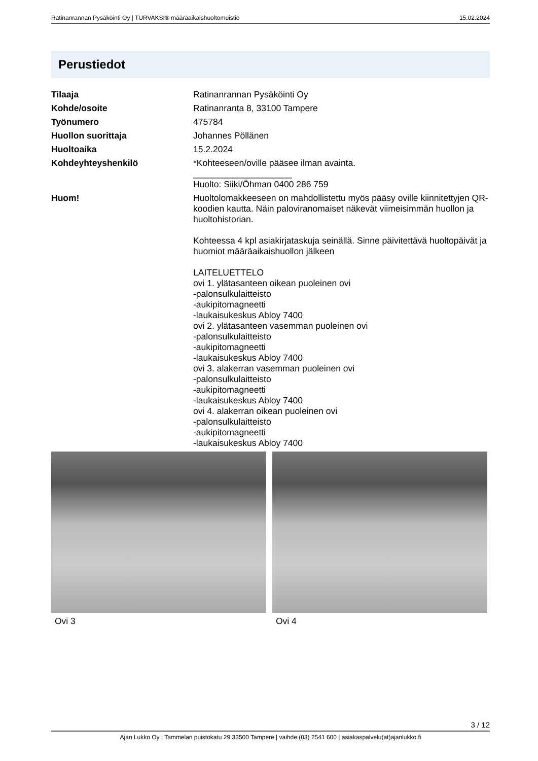Ratinanrannan Pysäköinti Oy | TURVAKSI® määräaikaishuoltomuistio 15.02.2024
Perustiedot
| Tilaaja | Ratinanrannan Pysäköinti Oy |
| Kohde/osoite | Ratinanranta 8, 33100 Tampere |
| Työnumero | 475784 |
| Huollon suorittaja | Johannes Pöllänen |
| Huoltoaika | 15.2.2024 |
| Kohdeyhteyshenkilö | *Kohteeseen/oville pääsee ilman avainta. ____________________ Huolto: Siiki/Öhman 0400 286 759 |
| Huom! | Huoltolomakkeeseen on mahdollistettu myös pääsy oville kiinnitettyjen QR-koodien kautta. Näin paloviranomaiset näkevät viimeisimmän huollon ja huoltohistorian. Kohteessa 4 kpl asiakirjataskuja seinällä. Sinne päivitettävä huoltopäivät ja huomiot määräaikaishuollon jälkeen LAITELUETTELO ovi 1. ylätasanteen oikean puoleinen ovi -palonsulkulaitteisto -aukipitomagneetti -laukaisukeskus Abloy 7400 ovi 2. ylätasanteen vasemman puoleinen ovi -palonsulkulaitteisto -aukipitomagneetti -laukaisukeskus Abloy 7400 ovi 3. alakerran vasemman puoleinen ovi -palonsulkulaitteisto -aukipitomagneetti -laukaisukeskus Abloy 7400 ovi 4. alakerran oikean puoleinen ovi -palonsulkulaitteisto -aukipitomagneetti -laukaisukeskus Abloy 7400 |
Ovi 3 Ovi 4
3 / 12
Ajan Lukko Oy | Tammelan puistokatu 29 33500 Tampere | vaihde (03) 2541 600 | asiakaspalvelu(at)ajanlukko.fi